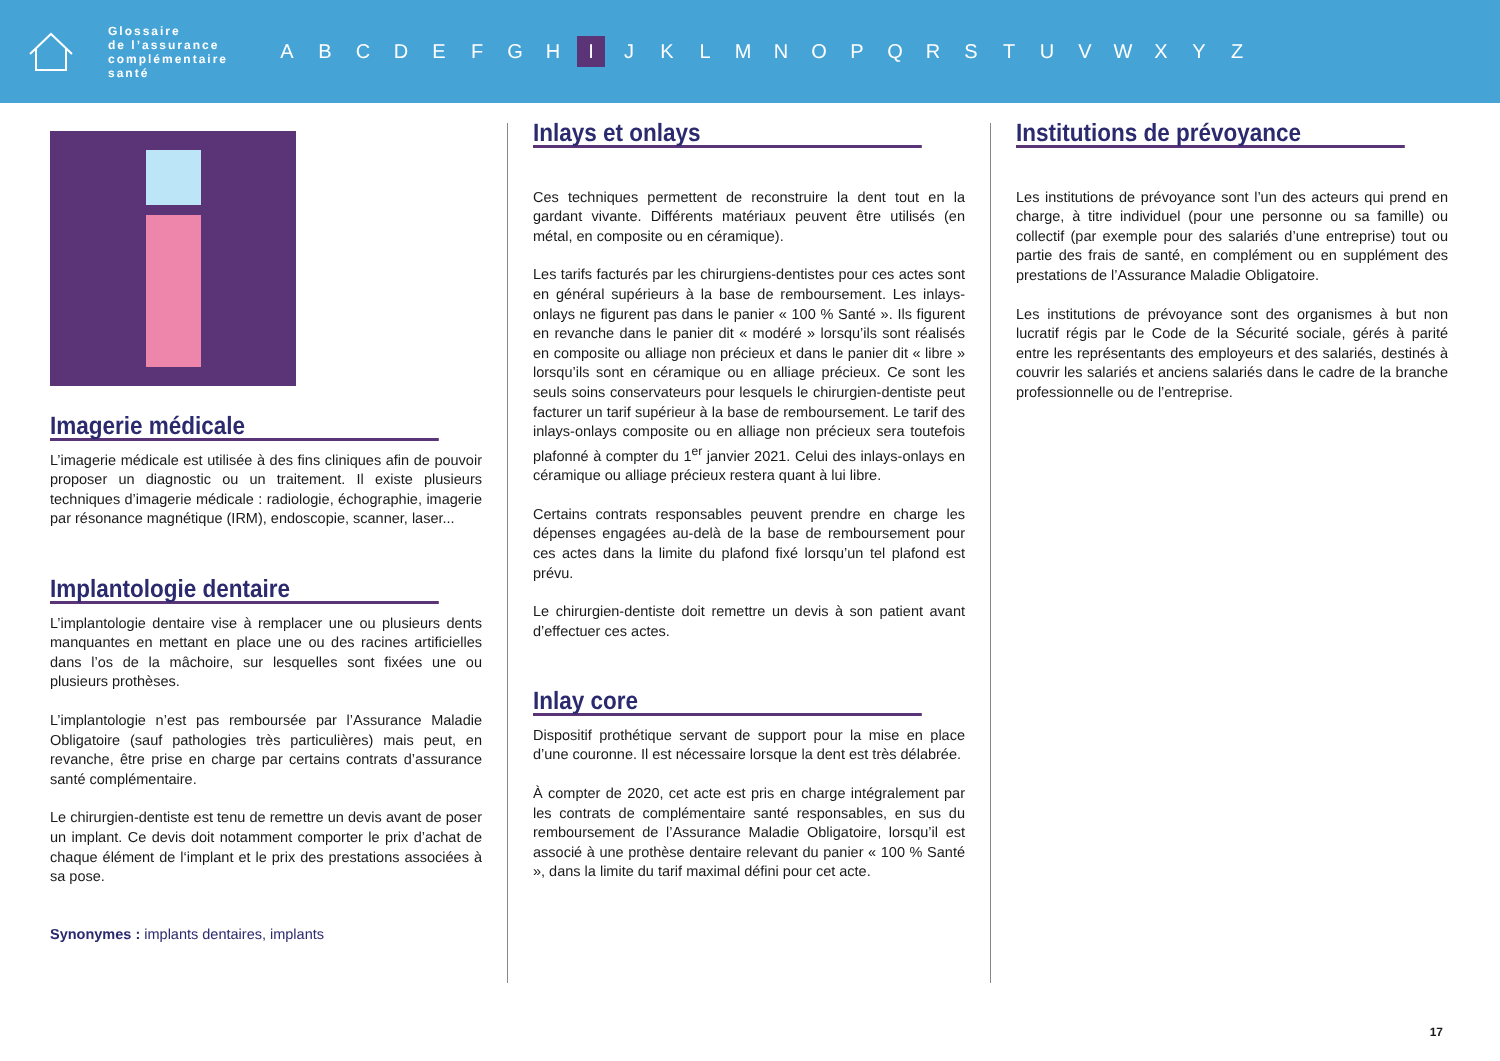Glossaire
de l’assurance
complémentaire
santé
ABCDEFGH I JKLMNOPQRSTUVWXYZ
Imagerie médicale
L’imagerie médicale est utilisée à des fins cliniques afin de pouvoir proposer un diagnostic ou un traitement. Il existe plusieurs techniques d’imagerie médicale : radiologie, échographie, imagerie par résonance magnétique (IRM), endoscopie, scanner, laser...
Implantologie dentaire
L’implantologie dentaire vise à remplacer une ou plusieurs dents manquantes en mettant en place une ou des racines artificielles dans l’os de la mâchoire, sur lesquelles sont fixées une ou plusieurs prothèses.
L’implantologie n’est pas remboursée par l’Assurance Maladie Obligatoire (sauf pathologies très particulières) mais peut, en revanche, être prise en charge par certains contrats d’assurance santé complémentaire.
Le chirurgien-dentiste est tenu de remettre un devis avant de poser un implant. Ce devis doit notamment comporter le prix d’achat de chaque élément de l‘implant et le prix des prestations associées à sa pose.
Synonymes : implants dentaires, implants
Inlays et onlays
Ces techniques permettent de reconstruire la dent tout en la gardant vivante. Différents matériaux peuvent être utilisés (en métal, en composite ou en céramique).
Les tarifs facturés par les chirurgiens-dentistes pour ces actes sont en général supérieurs à la base de remboursement. Les inlays-onlays ne figurent pas dans le panier « 100 % Santé ». Ils figurent en revanche dans le panier dit « modéré » lorsqu’ils sont réalisés en composite ou alliage non précieux et dans le panier dit « libre » lorsqu’ils sont en céramique ou en alliage précieux. Ce sont les seuls soins conservateurs pour lesquels le chirurgien-dentiste peut facturer un tarif supérieur à la base de remboursement. Le tarif des inlays-onlays composite ou en alliage non précieux sera toutefois plafonné à compter du 1<sup>er</sup> janvier 2021. Celui des inlays-onlays en céramique ou alliage précieux restera quant à lui libre.
Certains contrats responsables peuvent prendre en charge les dépenses engagées au-delà de la base de remboursement pour ces actes dans la limite du plafond fixé lorsqu’un tel plafond est prévu.
Le chirurgien-dentiste doit remettre un devis à son patient avant d’effectuer ces actes.
Inlay core
Dispositif prothétique servant de support pour la mise en place d’une couronne. Il est nécessaire lorsque la dent est très délabrée.
À compter de 2020, cet acte est pris en charge intégralement par les contrats de complémentaire santé responsables, en sus du remboursement de l’Assurance Maladie Obligatoire, lorsqu’il est associé à une prothèse dentaire relevant du panier « 100 % Santé », dans la limite du tarif maximal défini pour cet acte.
Institutions de prévoyance
Les institutions de prévoyance sont l’un des acteurs qui prend en charge, à titre individuel (pour une personne ou sa famille) ou collectif (par exemple pour des salariés d’une entreprise) tout ou partie des frais de santé, en complément ou en supplément des prestations de l’Assurance Maladie Obligatoire.
Les institutions de prévoyance sont des organismes à but non lucratif régis par le Code de la Sécurité sociale, gérés à parité entre les représentants des employeurs et des salariés, destinés à couvrir les salariés et anciens salariés dans le cadre de la branche professionnelle ou de l’entreprise.
17